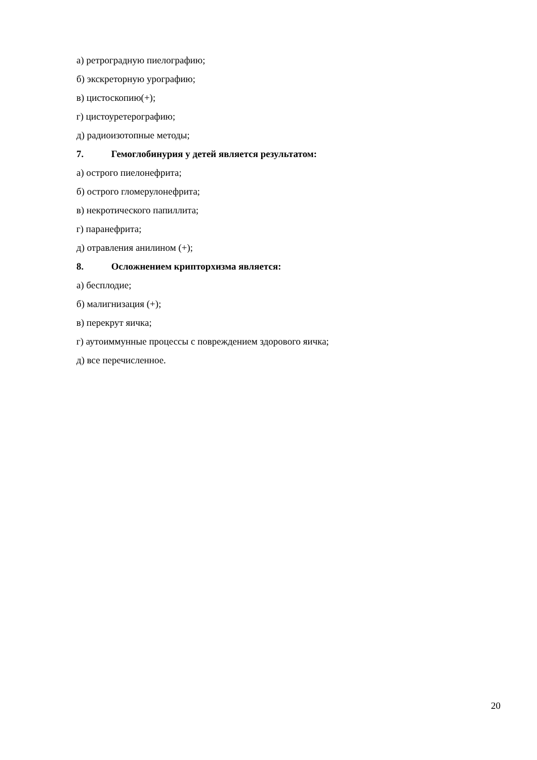а) ретроградную пиелографию;
б) экскреторную урографию;
в) цистоскопию(+);
г) цистоуретерографию;
д) радиоизотопные методы;
7. Гемоглобинурия у детей является результатом:
а) острого пиелонефрита;
б) острого гломерулонефрита;
в) некротического папиллита;
г) паранефрита;
д) отравления анилином (+);
8. Осложнением крипторхизма является:
а) бесплодие;
б) малигнизация (+);
в) перекрут яичка;
г) аутоиммунные процессы с повреждением здорового яичка;
д) все перечисленное.
20